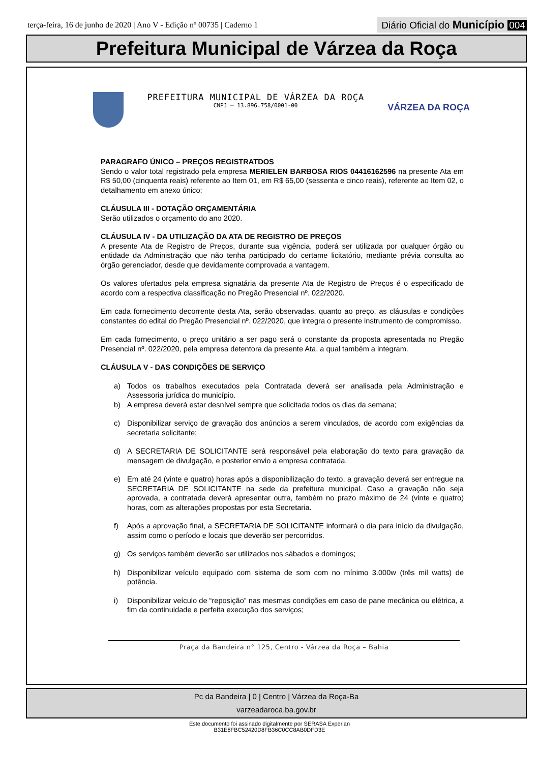terça-feira, 16 de junho de 2020 | Ano V - Edição nº 00735 | Caderno 1
Diário Oficial do Município 004
Prefeitura Municipal de Várzea da Roça
PREFEITURA MUNICIPAL DE VÁRZEA DA ROÇA
CNPJ – 13.896.758/0001-00
VÁRZEA DA ROÇA
PARAGRAFO ÚNICO – PREÇOS REGISTRATDOS
Sendo o valor total registrado pela empresa MERIELEN BARBOSA RIOS 04416162596 na presente Ata em R$ 50,00 (cinquenta reais) referente ao Item 01, em R$ 65,00 (sessenta e cinco reais), referente ao Item 02, o detalhamento em anexo único;
CLÁUSULA III - DOTAÇÃO ORÇAMENTÁRIA
Serão utilizados o orçamento do ano 2020.
CLÁUSULA IV - DA UTILIZAÇÃO DA ATA DE REGISTRO DE PREÇOS
A presente Ata de Registro de Preços, durante sua vigência, poderá ser utilizada por qualquer órgão ou entidade da Administração que não tenha participado do certame licitatório, mediante prévia consulta ao órgão gerenciador, desde que devidamente comprovada a vantagem.
Os valores ofertados pela empresa signatária da presente Ata de Registro de Preços é o especificado de acordo com a respectiva classificação no Pregão Presencial nº. 022/2020.
Em cada fornecimento decorrente desta Ata, serão observadas, quanto ao preço, as cláusulas e condições constantes do edital do Pregão Presencial nº. 022/2020, que integra o presente instrumento de compromisso.
Em cada fornecimento, o preço unitário a ser pago será o constante da proposta apresentada no Pregão Presencial nº. 022/2020, pela empresa detentora da presente Ata, a qual também a integram.
CLÁUSULA V - DAS CONDIÇÕES DE SERVIÇO
a) Todos os trabalhos executados pela Contratada deverá ser analisada pela Administração e Assessoria jurídica do município.
b) A empresa deverá estar desnível sempre que solicitada todos os dias da semana;
c) Disponibilizar serviço de gravação dos anúncios a serem vinculados, de acordo com exigências da secretaria solicitante;
d) A SECRETARIA DE SOLICITANTE será responsável pela elaboração do texto para gravação da mensagem de divulgação, e posterior envio a empresa contratada.
e) Em até 24 (vinte e quatro) horas após a disponibilização do texto, a gravação deverá ser entregue na SECRETARIA DE SOLICITANTE na sede da prefeitura municipal. Caso a gravação não seja aprovada, a contratada deverá apresentar outra, também no prazo máximo de 24 (vinte e quatro) horas, com as alterações propostas por esta Secretaria.
f) Após a aprovação final, a SECRETARIA DE SOLICITANTE informará o dia para início da divulgação, assim como o período e locais que deverão ser percorridos.
g) Os serviços também deverão ser utilizados nos sábados e domingos;
h) Disponibilizar veículo equipado com sistema de som com no mínimo 3.000w (três mil watts) de potência.
i) Disponibilizar veículo de “reposição” nas mesmas condições em caso de pane mecânica ou elétrica, a fim da continuidade e perfeita execução dos serviços;
Praça da Bandeira n° 125, Centro - Várzea da Roça – Bahia
Pc da Bandeira | 0 | Centro | Várzea da Roça-Ba
varzeadaroca.ba.gov.br
Este documento foi assinado digitalmente por SERASA Experian
B31E8FBC52420D8FB36C0CC8AB0DFD3E